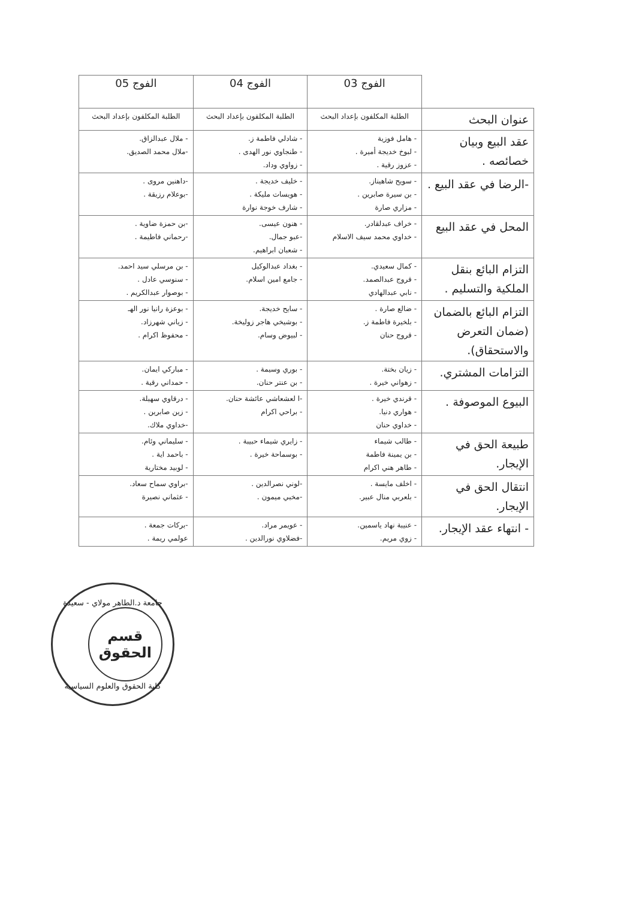| | الفوج 03 | الفوج 04 | الفوج 05 |
| عنوان البحث | الطلبة المكلفون بإعداد البحث | الطلبة المكلفون بإعداد البحث | الطلبة المكلفون بإعداد البحث |
| عقد البيع وبيان خصائصه . | - هامل فوزية - لبوخ خديجة أميرة . - عزوز رقية . | - شادلي فاطمة ز. - طنجاوي نور الهدى . - زواوي وداد. | - ملال عبدالزاق. -ملال محمد الصديق. |
| -الرضا في عقد البيع . | - سويح شاهيناز. - بن سيرة صابرين . - مزاري صارة | - خليف خديجة . - هويسات مليكة . - شارف خوجة نوارة | -داهنين مروى . -بوعلام رزيقة . |
| المحل في عقد البيع | - خراف عبدلقادر. - خداوي محمد سيف الاسلام | - هنون عيسى. -عبو جمال. - شعبان ابراهيم. | -بن حمزة ضاوية . -رحماني فاطيمة . |
| التزام البائع بنقل الملكية والتسليم . | - كمال سعيدي. - قروج عبدالصمد. - نابي عبدالهادي | - بغداد عبدالوكيل - جامع امين اسلام. | - بن مرسلي سيد احمد. - سنوسي عادل . - بوصوار عبدالكريم . |
| التزام البائع بالضمان (ضمان التعرض والاستحقاق). | - ضالع صارة . - بلخيرة فاطمة ز. - قروج حنان | - سايح خديجة. - بوشيخي هاجر زوليخة. - لبيوض وسام. | - بوعزة رانيا نور الهـ - زياني شهرزاد. - محفوظ اكرام . |
| التزامات المشتري. | - زيان بختة. - زهواني خيرة . | - بوري وسيمة . - بن عنتر حنان. | - مباركي ايمان. - حمداني رقية . |
| البيوع الموصوفة . | - قرندي خيرة . - هواري دنيا. - خداوي حنان | -ا لعشعاشي عائشة حنان. - براحي اكرام | - درقاوي سهيلة. - زين صابرين . -خداوي ملاك. |
| طبيعة الحق في الإيجار. | - طالب شيماء - بن يمينة فاطمة - طاهر هني اكرام | - زايري شيماء حبيبة . - بوسماحة خيرة . | - سليماني وئام. - باحمد اية . - لوبيد مختارية |
| انتقال الحق في الإيجار. | - اخلف مايسة . - بلعربي منال عبير. | -لوني نصرالدين . -مخبي ميمون . | -براوي سماح سعاد. - عثماني نصيرة |
| - انتهاء عقد الإيجار. | - عنيبة نهاد ياسمين. - زوي مريم. | - عويمر مراد. -فضلاوي نورالدين . | -بركات جمعة . عولمي ريمة . |
جامعة د.الطاهر مولاي - سعيدة
قسم
الحقوق
كلية الحقوق والعلوم السياسية